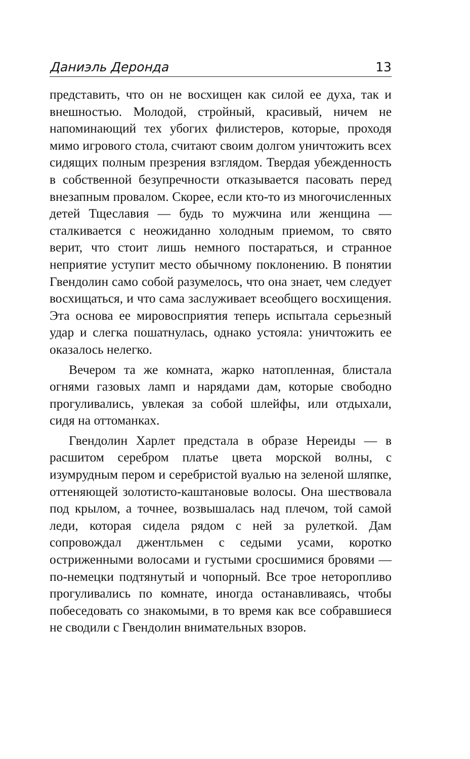Даниэль Деронда 13
представить, что он не восхищен как силой ее духа, так и внешностью. Молодой, стройный, красивый, ничем не напоминающий тех убогих филистеров, которые, проходя мимо игрового стола, считают своим долгом уничтожить всех сидящих полным презрения взглядом. Твердая убежденность в собственной безупречности отказывается пасовать перед внезапным провалом. Скорее, если кто-то из многочисленных детей Тщеславия — будь то мужчина или женщина — сталкивается с неожиданно холодным приемом, то свято верит, что стоит лишь немного постараться, и странное неприятие уступит место обычному поклонению. В понятии Гвендолин само собой разумелось, что она знает, чем следует восхищаться, и что сама заслуживает всеобщего восхищения. Эта основа ее мировосприятия теперь испытала серьезный удар и слегка пошатнулась, однако устояла: уничтожить ее оказалось нелегко.
Вечером та же комната, жарко натопленная, блистала огнями газовых ламп и нарядами дам, которые свободно прогуливались, увлекая за собой шлейфы, или отдыхали, сидя на оттоманках.
Гвендолин Харлет предстала в образе Нереиды — в расшитом серебром платье цвета морской волны, с изумрудным пером и серебристой вуалью на зеленой шляпке, оттеняющей золотисто-каштановые волосы. Она шествовала под крылом, а точнее, возвышалась над плечом, той самой леди, которая сидела рядом с ней за рулеткой. Дам сопровождал джентльмен с седыми усами, коротко остриженными волосами и густыми сросшимися бровями — по-немецки подтянутый и чопорный. Все трое неторопливо прогуливались по комнате, иногда останавливаясь, чтобы побеседовать со знакомыми, в то время как все собравшиеся не сводили с Гвендолин внимательных взоров.